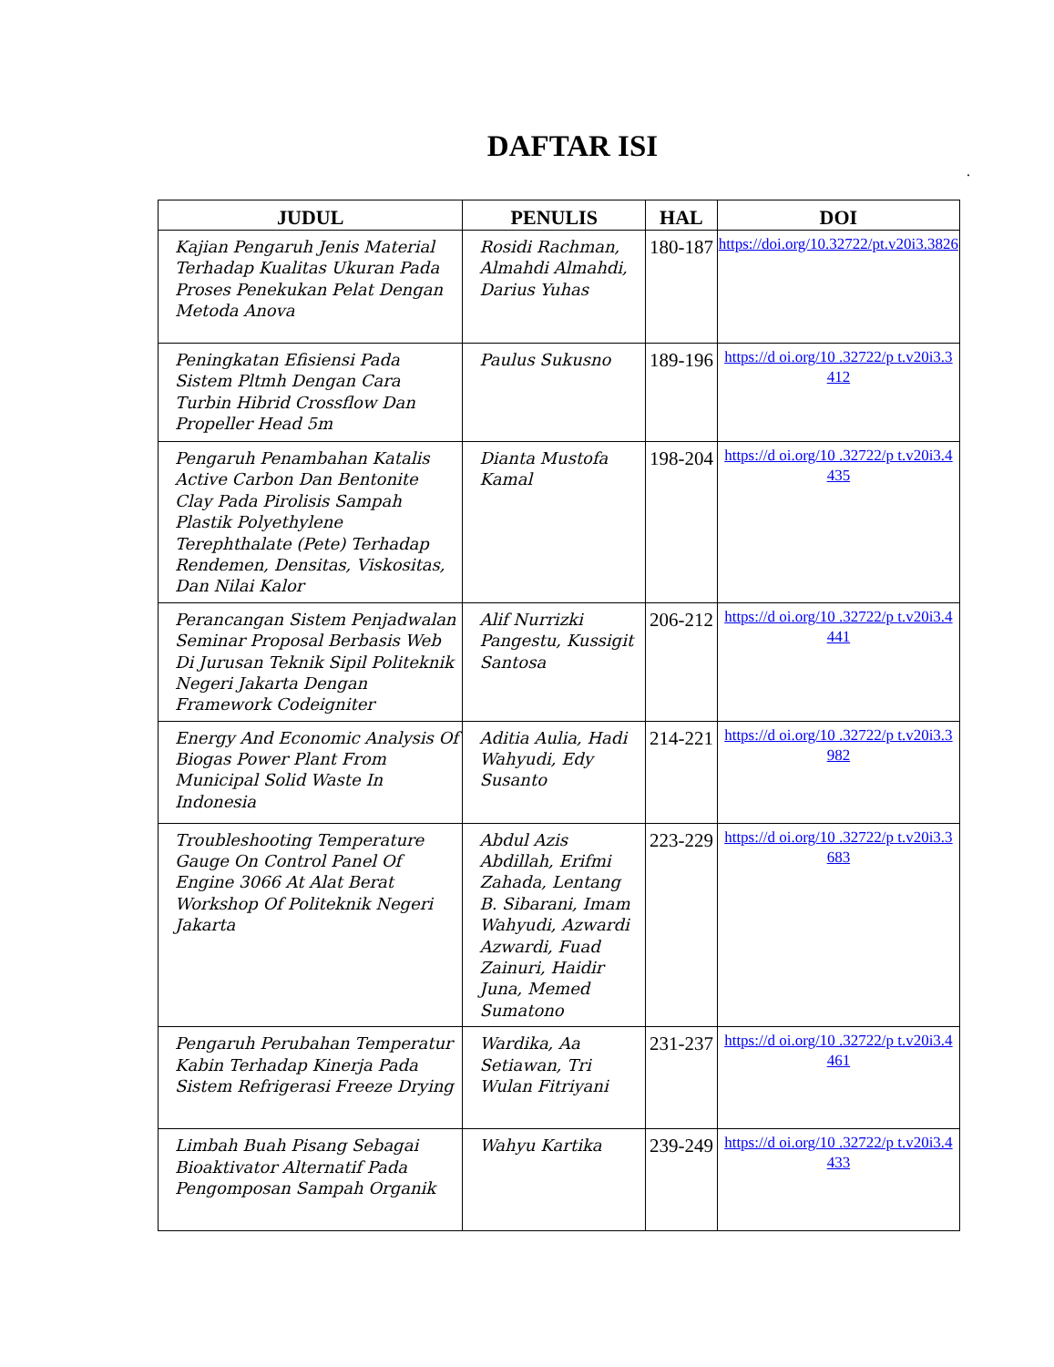DAFTAR ISI
.
| JUDUL | PENULIS | HAL | DOI |
| --- | --- | --- | --- |
| Kajian Pengaruh Jenis Material Terhadap Kualitas Ukuran Pada Proses Penekukan Pelat Dengan Metoda Anova | Rosidi Rachman, Almahdi Almahdi, Darius Yuhas | 180-187 | https://doi.org/10.32722/pt.v20i3.3826 |
| Peningkatan Efisiensi Pada Sistem Pltmh Dengan Cara Turbin Hibrid Crossflow Dan Propeller Head 5m | Paulus Sukusno | 189-196 | https://d oi.org/10 .32722/p t.v20i3.3 412 |
| Pengaruh Penambahan Katalis Active Carbon Dan Bentonite Clay Pada Pirolisis Sampah Plastik Polyethylene Terephthalate (Pete) Terhadap Rendemen, Densitas, Viskositas, Dan Nilai Kalor | Dianta Mustofa Kamal | 198-204 | https://d oi.org/10 .32722/p t.v20i3.4 435 |
| Perancangan Sistem Penjadwalan Seminar Proposal Berbasis Web Di Jurusan Teknik Sipil Politeknik Negeri Jakarta Dengan Framework Codeigniter | Alif Nurrizki Pangestu, Kussigit Santosa | 206-212 | https://d oi.org/10 .32722/p t.v20i3.4 441 |
| Energy And Economic Analysis Of Biogas Power Plant From Municipal Solid Waste In Indonesia | Aditia Aulia, Hadi Wahyudi, Edy Susanto | 214-221 | https://d oi.org/10 .32722/p t.v20i3.3 982 |
| Troubleshooting Temperature Gauge On Control Panel Of Engine 3066 At Alat Berat Workshop Of Politeknik Negeri Jakarta | Abdul Azis Abdillah, Erifmi Zahada, Lentang B. Sibarani, Imam Wahyudi, Azwardi Azwardi, Fuad Zainuri, Haidir Juna, Memed Sumatono | 223-229 | https://d oi.org/10 .32722/p t.v20i3.3 683 |
| Pengaruh Perubahan Temperatur Kabin Terhadap Kinerja Pada Sistem Refrigerasi Freeze Drying | Wardika, Aa Setiawan, Tri Wulan Fitriyani | 231-237 | https://d oi.org/10 .32722/p t.v20i3.4 461 |
| Limbah Buah Pisang Sebagai Bioaktivator Alternatif Pada Pengomposan Sampah Organik | Wahyu Kartika | 239-249 | https://d oi.org/10 .32722/p t.v20i3.4 433 |